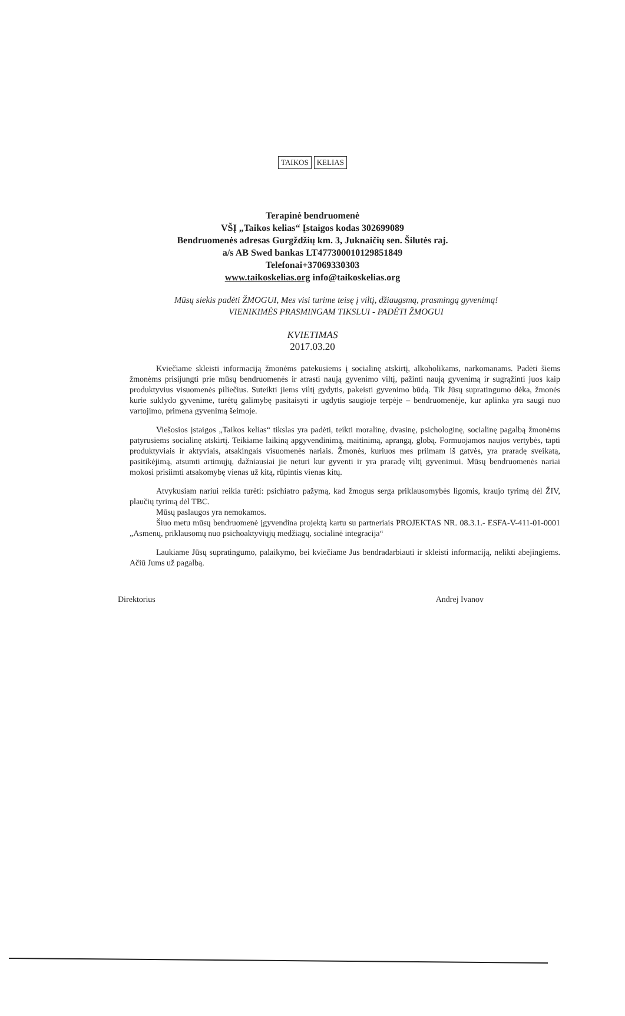TAIKOS KELIAS
Terapinė bendruomenė
VŠĮ „Taikos kelias“ Įstaigos kodas 302699089
Bendruomenės adresas Gurgždžių km. 3, Juknaičių sen. Šilutės raj.
a/s AB Swed bankas LT477300010129851849
Telefonai+37069330303
www.taikoskelias.org info@taikoskelias.org
Mūsų siekis padėti ŽMOGUI, Mes visi turime teisę į viltį, džiaugsmą, prasmingą gyvenimą!
VIENIKIMĖS PRASMINGAM TIKSLUI - PADĖTI ŽMOGUI
KVIETIMAS
2017.03.20
Kviečiame skleisti informaciją žmonėms patekusiems į socialinę atskirtį, alkoholikams, narkomanams. Padėti šiems žmonėms prisijungti prie mūsų bendruomenės ir atrasti naują gyvenimo viltį, pažinti naują gyvenimą ir sugrąžinti juos kaip produktyvius visuomenės piliečius. Suteikti jiems viltį gydytis, pakeisti gyvenimo būdą. Tik Jūsų supratingumo dėka, žmonės kurie suklydo gyvenime, turėtų galimybę pasitaisyti ir ugdytis saugioje terpėje – bendruomenėje, kur aplinka yra saugi nuo vartojimo, primena gyvenimą šeimoje.
Viešosios įstaigos „Taikos kelias“ tikslas yra padėti, teikti moralinę, dvasinę, psichologinę, socialinę pagalbą žmonėms patyrusiems socialinę atskirtį. Teikiame laikiną apgyvendinimą, maitinimą, aprangą, globą. Formuojamos naujos vertybės, tapti produktyviais ir aktyviais, atsakingais visuomenės nariais. Žmonės, kuriuos mes priimam iš gatvės, yra praradę sveikatą, pasitikėjimą, atsumti artimųjų, dažniausiai jie neturi kur gyventi ir yra praradę viltį gyvenimui. Mūsų bendruomenės nariai mokosi prisiimti atsakomybę vienas už kitą, rūpintis vienas kitų.
Atvykusiam nariui reikia turėti: psichiatro pažymą, kad žmogus serga priklausomybės ligomis, kraujo tyrimą dėl ŽIV, plaučių tyrimą dėl TBC.
Mūsų paslaugos yra nemokamos.
Šiuo metu mūsų bendruomenė įgyvendina projektą kartu su partneriais PROJEKTAS NR. 08.3.1.- ESFA-V-411-01-0001 „Asmenų, priklausomų nuo psichoaktyviųjų medžiagų, socialinė integracija“
Laukiame Jūsų supratingumo, palaikymo, bei kviečiame Jus bendradarbiauti ir skleisti informaciją, nelikti abejingiems. Ačiū Jums už pagalbą.
Direktorius Andrej Ivanov